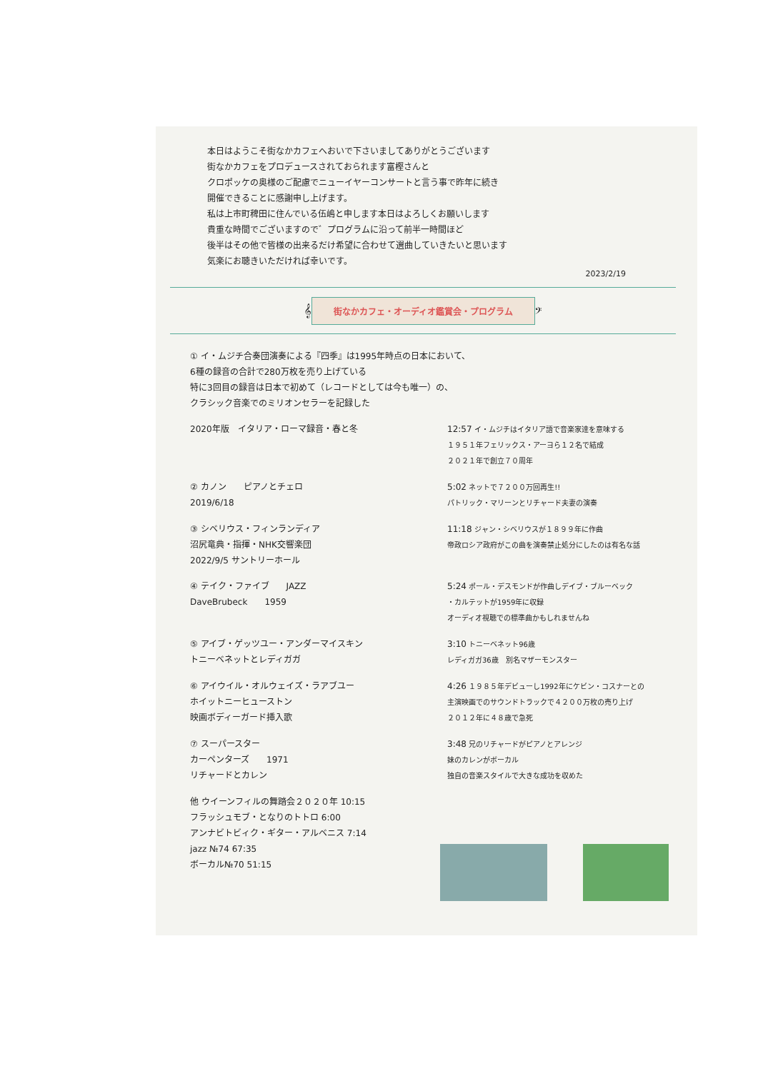本日はようこそ街なかカフェへおいで下さいましてありがとうございます
街なかカフェをプロデュースされておられます富樫さんと
クロポッケの奥様のご配慮でニューイヤーコンサートと言う事で昨年に続き
開催できることに感謝申し上げます。
私は上市町稗田に住んでいる伍嶋と申します本日はよろしくお願いします
貴重な時間でございますので゛プログラムに沿って前半一時間ほど
後半はその他で皆様の出来るだけ希望に合わせて選曲していきたいと思います
気楽にお聴きいただければ幸いです。
2023/2/19
𝄞 街なかカフェ・オーディオ鑑賞会・プログラム 𝄢
① イ・ムジチ合奏団演奏による『四季』は1995年時点の日本において、
6種の録音の合計で280万枚を売り上げている
特に3回目の録音は日本で初めて（レコードとしては今も唯一）の、
クラシック音楽でのミリオンセラーを記録した
2020年版　イタリア・ローマ録音・春と冬 12:57 イ・ムジチはイタリア語で音楽家達を意味する
１９５１年フェリックス・アーヨら１２名で結成
２０２１年で創立７０周年
② カノン　　ピアノとチェロ
2019/6/18
5:02 ネットで７２００万回再生!!
パトリック・マリーンとリチャード夫妻の演奏
③ シベリウス・フィンランディア
沼尻竜典・指揮・NHK交響楽団
2022/9/5 サントリーホール
11:18 ジャン・シベリウスが１８９９年に作曲
帝政ロシア政府がこの曲を演奏禁止処分にしたのは有名な話
④ テイク・ファイブ　　JAZZ
DaveBrubeck　　1959
5:24 ポール・デスモンドが作曲しデイブ・ブルーベック
・カルテットが1959年に収録
オーディオ視聴での標準曲かもしれませんね
⑤ アイブ・ゲッツユー・アンダーマイスキン
トニーベネットとレディガガ
3:10 トニーベネット96歳
レディガガ36歳　別名マザーモンスター
⑥ アイウイル・オルウェイズ・ラアブユー
ホイットニーヒューストン
映画ボディーガード挿入歌
4:26 １９８５年デビューし1992年にケビン・コスナーとの
主演映画でのサウンドトラックで４２００万枚の売り上げ
２０１２年に４８歳で急死
⑦ スーパースター
カーペンターズ　　1971
リチャードとカレン
3:48 兄のリチャードがピアノとアレンジ
妹のカレンがボーカル
独自の音楽スタイルで大きな成功を収めた
他 ウイーンフィルの舞踏会２０２０年 10:15
フラッシュモブ・となりのトトロ 6:00
アンナビトビィク・ギター・アルベニス 7:14
jazz №74 67:35
ボーカル№70 51:15